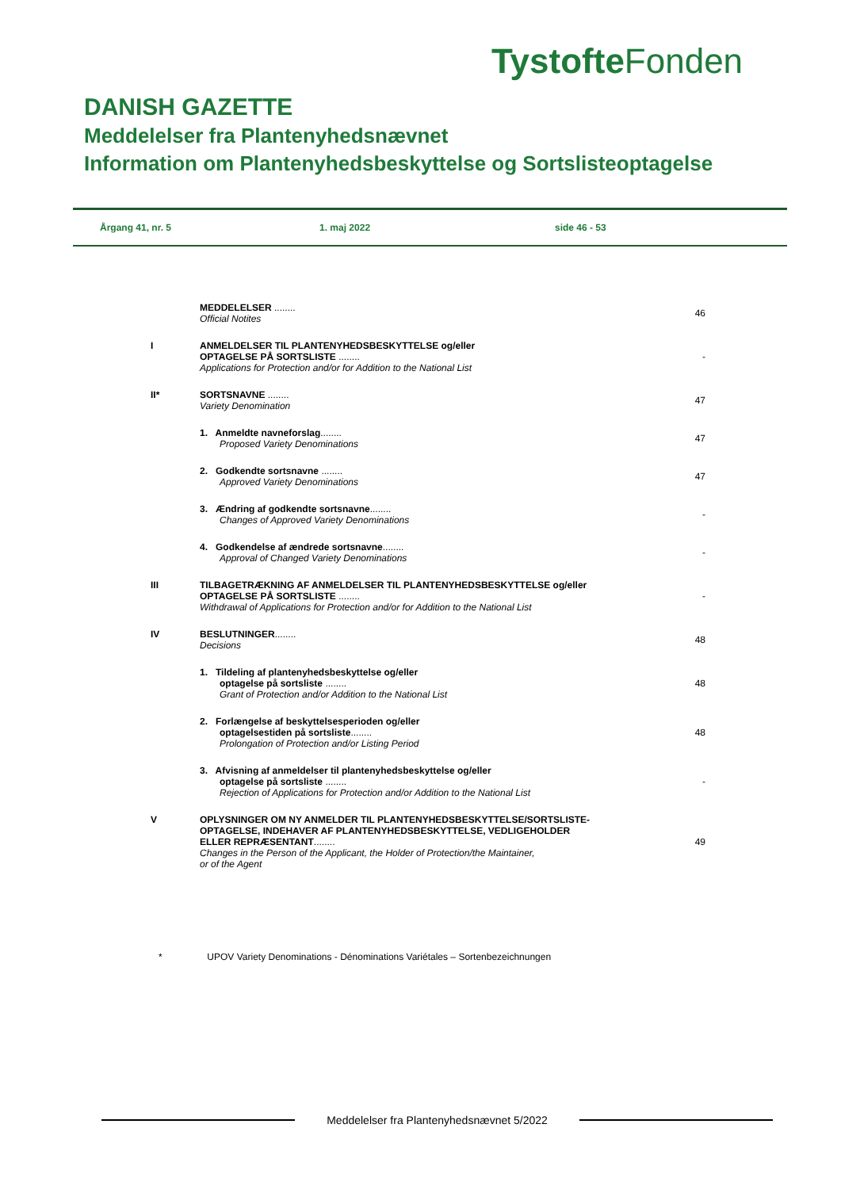Tystofte Fonden
DANISH GAZETTE
Meddelelser fra Plantenyhedsnævnet
Information om Plantenyhedsbeskyttelse og Sortslisteoptagelse
Årgang 41, nr. 5 1. maj 2022 side 46 - 53
| | MEDDELELSER ........ Official Notites | 46 |
| I | ANMELDELSER TIL PLANTENYHEDSBESKYTTELSE og/eller OPTAGELSE PÅ SORTSLISTE ........ Applications for Protection and/or for Addition to the National List | - |
| II* | SORTSNAVNE ........ Variety Denomination | 47 |
| | 1. Anmeldte navneforslag ........ Proposed Variety Denominations | 47 |
| | 2. Godkendte sortsnavne ........ Approved Variety Denominations | 47 |
| | 3. Ændring af godkendte sortsnavne ........ Changes of Approved Variety Denominations | - |
| | 4. Godkendelse af ændrede sortsnavne ........ Approval of Changed Variety Denominations | - |
| III | TILBAGETRÆKNING AF ANMELDELSER TIL PLANTENYHEDSBESKYTTELSE og/eller OPTAGELSE PÅ SORTSLISTE ........ Withdrawal of Applications for Protection and/or for Addition to the National List | - |
| IV | BESLUTNINGER ........ Decisions | 48 |
| | 1. Tildeling af plantenyhedsbeskyttelse og/eller optagelse på sortsliste ........ Grant of Protection and/or Addition to the National List | 48 |
| | 2. Forlængelse af beskyttelsesperioden og/eller optagelsestiden på sortsliste ........ Prolongation of Protection and/or Listing Period | 48 |
| | 3. Afvisning af anmeldelser til plantenyhedsbeskyttelse og/eller optagelse på sortsliste ........ Rejection of Applications for Protection and/or Addition to the National List | - |
| V | OPLYSNINGER OM NY ANMELDER TIL PLANTENYHEDSBESKYTTELSE/SORTSLISTE- OPTAGELSE, INDEHAVER AF PLANTENYHEDSBESKYTTELSE, VEDLIGEHOLDER ELLER REPRÆSENTANT ........ Changes in the Person of the Applicant, the Holder of Protection/the Maintainer, or of the Agent | 49 |
* UPOV Variety Denominations - Dénominations Variétales – Sortenbezeichnungen
Meddelelser fra Plantenyhedsnævnet 5/2022